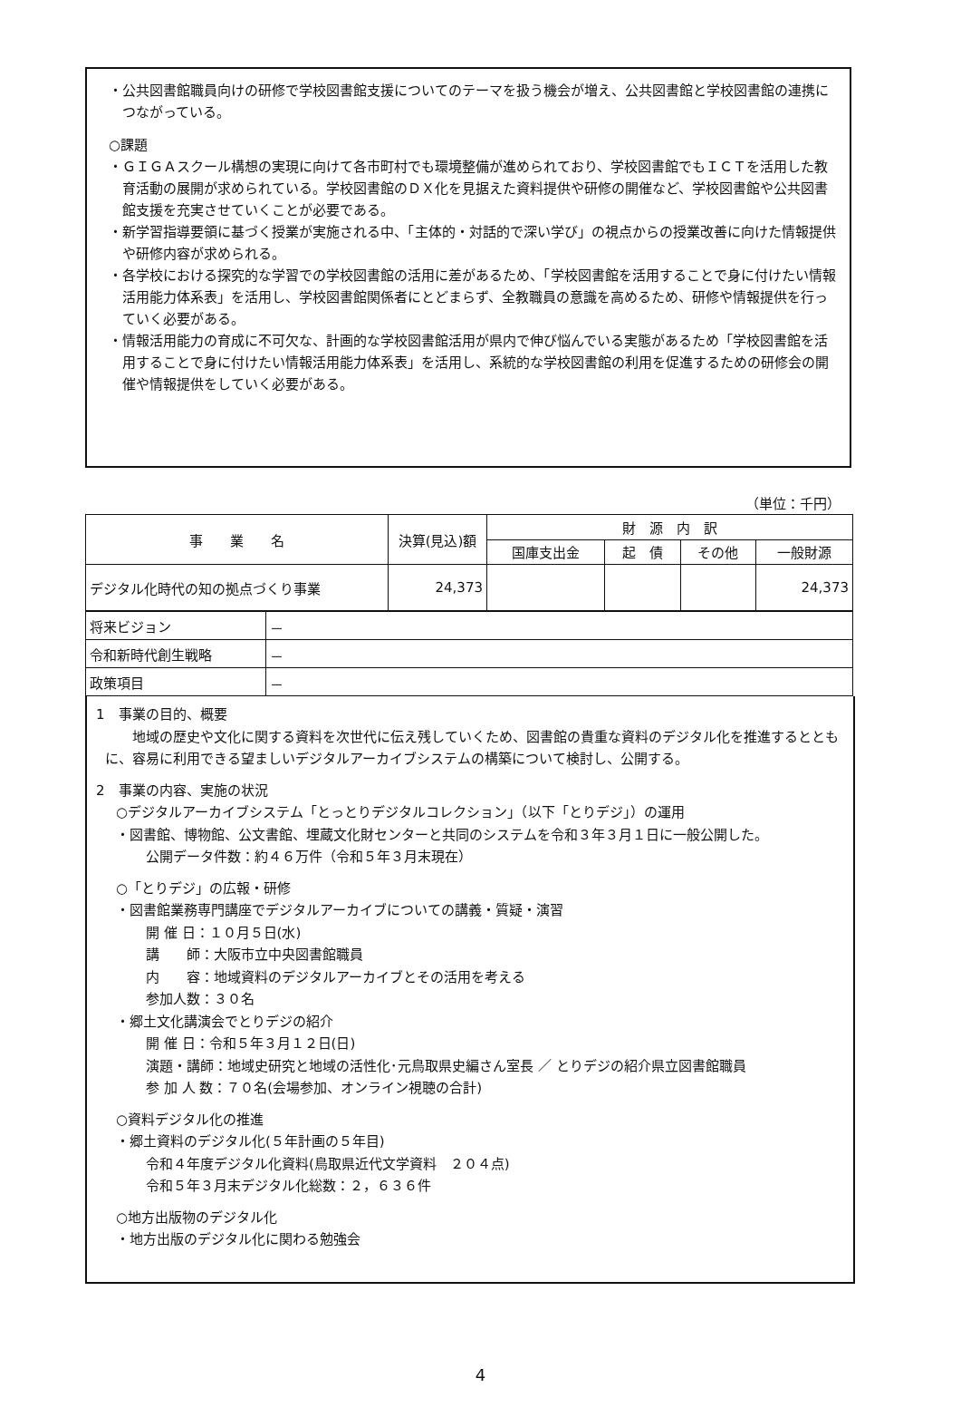・公共図書館職員向けの研修で学校図書館支援についてのテーマを扱う機会が増え、公共図書館と学校図書館の連携につながっている。
○課題
・ＧＩＧＡスクール構想の実現に向けて各市町村でも環境整備が進められており、学校図書館でもＩＣＴを活用した教育活動の展開が求められている。学校図書館のＤＸ化を見据えた資料提供や研修の開催など、学校図書館や公共図書館支援を充実させていくことが必要である。
・新学習指導要領に基づく授業が実施される中、「主体的・対話的で深い学び」の視点からの授業改善に向けた情報提供や研修内容が求められる。
・各学校における探究的な学習での学校図書館の活用に差があるため、「学校図書館を活用することで身に付けたい情報活用能力体系表」を活用し、学校図書館関係者にとどまらず、全教職員の意識を高めるため、研修や情報提供を行っていく必要がある。
・情報活用能力の育成に不可欠な、計画的な学校図書館活用が県内で伸び悩んでいる実態があるため「学校図書館を活用することで身に付けたい情報活用能力体系表」を活用し、系統的な学校図書館の利用を促進するための研修会の開催や情報提供をしていく必要がある。
（単位：千円）
| 事 業 名 | 決算(見込)額 | 財 源 内 訳 | | | |
| --- | --- | --- | --- | --- | --- |
| | | 国庫支出金 | 起 債 | その他 | 一般財源 |
| デジタル化時代の知の拠点づくり事業 | 24,373 | | | | 24,373 |
| 将来ビジョン | － |
| 令和新時代創生戦略 | － |
| 政策項目 | － |
1　事業の目的、概要
地域の歴史や文化に関する資料を次世代に伝え残していくため、図書館の貴重な資料のデジタル化を推進するとともに、容易に利用できる望ましいデジタルアーカイブシステムの構築について検討し、公開する。
2　事業の内容、実施の状況
○デジタルアーカイブシステム「とっとりデジタルコレクション」（以下「とりデジ」）の運用
・図書館、博物館、公文書館、埋蔵文化財センターと共同のシステムを令和３年３月１日に一般公開した。
公開データ件数：約４６万件（令和５年３月末現在）
○「とりデジ」の広報・研修
・図書館業務専門講座でデジタルアーカイブについての講義・質疑・演習
開 催 日：１０月５日(水)
講　　師：大阪市立中央図書館職員
内　　容：地域資料のデジタルアーカイブとその活用を考える
参加人数：３０名
・郷土文化講演会でとりデジの紹介
開 催 日：令和５年３月１２日(日)
演題・講師：地域史研究と地域の活性化･元鳥取県史編さん室長 ／ とりデジの紹介県立図書館職員
参 加 人 数：７０名(会場参加、オンライン視聴の合計)
○資料デジタル化の推進
・郷土資料のデジタル化(５年計画の５年目)
令和４年度デジタル化資料(鳥取県近代文学資料　２０４点)
令和５年３月末デジタル化総数：２，６３６件
○地方出版物のデジタル化
・地方出版のデジタル化に関わる勉強会
4